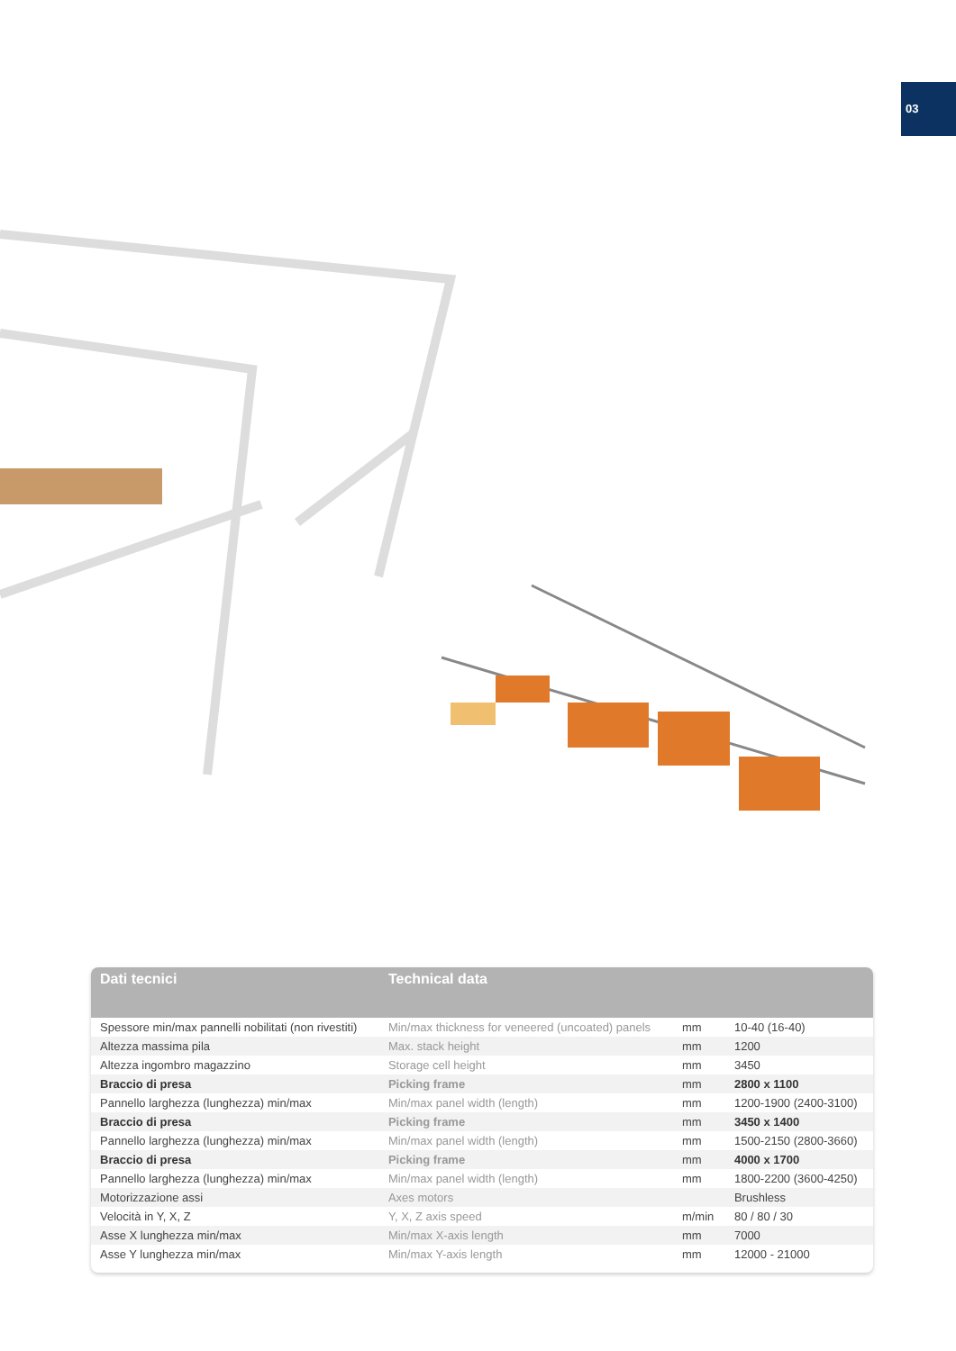03
| Dati tecnici | Technical data | | |
| --- | --- | --- | --- |
| Spessore min/max pannelli nobilitati (non rivestiti) | Min/max thickness for veneered (uncoated) panels | mm | 10-40 (16-40) |
| Altezza massima pila | Max. stack height | mm | 1200 |
| Altezza ingombro magazzino | Storage cell height | mm | 3450 |
| Braccio di presa | Picking frame | mm | 2800 x 1100 |
| Pannello larghezza (lunghezza) min/max | Min/max panel width (length) | mm | 1200-1900 (2400-3100) |
| Braccio di presa | Picking frame | mm | 3450 x 1400 |
| Pannello larghezza (lunghezza) min/max | Min/max panel width (length) | mm | 1500-2150 (2800-3660) |
| Braccio di presa | Picking frame | mm | 4000 x 1700 |
| Pannello larghezza (lunghezza) min/max | Min/max panel width (length) | mm | 1800-2200 (3600-4250) |
| Motorizzazione assi | Axes motors | | Brushless |
| Velocità in Y, X, Z | Y, X, Z axis speed | m/min | 80 / 80 / 30 |
| Asse X lunghezza min/max | Min/max X-axis length | mm | 7000 |
| Asse Y lunghezza min/max | Min/max Y-axis length | mm | 12000 - 21000 |